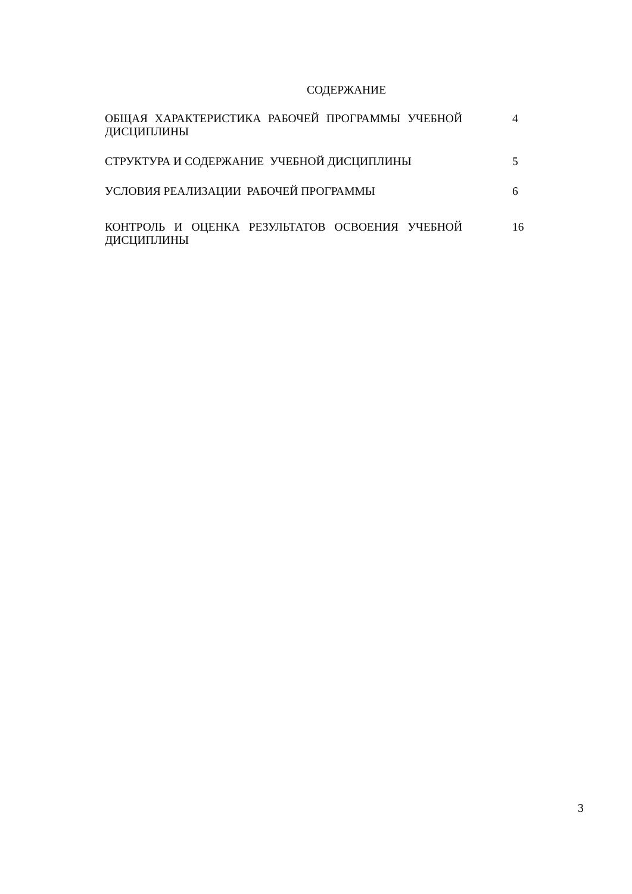СОДЕРЖАНИЕ
| ОБЩАЯ ХАРАКТЕРИСТИКА РАБОЧЕЙ ПРОГРАММЫ УЧЕБНОЙ ДИСЦИПЛИНЫ | 4 |
| СТРУКТУРА И СОДЕРЖАНИЕ УЧЕБНОЙ ДИСЦИПЛИНЫ | 5 |
| УСЛОВИЯ РЕАЛИЗАЦИИ РАБОЧЕЙ ПРОГРАММЫ | 6 |
| КОНТРОЛЬ И ОЦЕНКА РЕЗУЛЬТАТОВ ОСВОЕНИЯ УЧЕБНОЙ ДИСЦИПЛИНЫ | 16 |
3